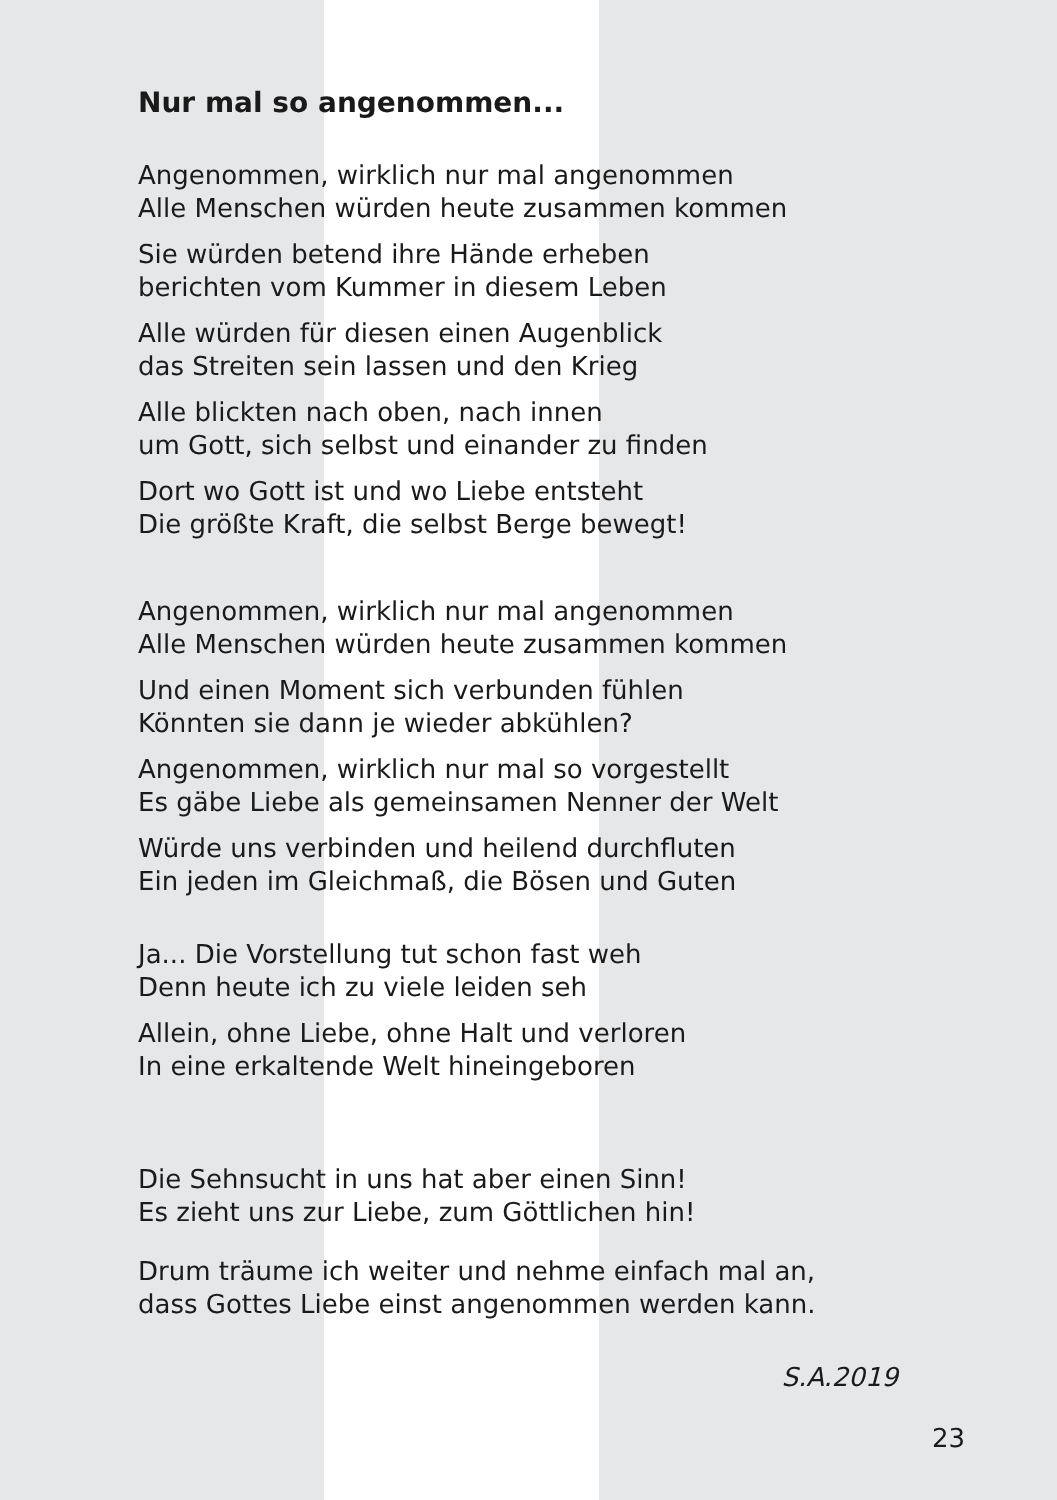Nur mal so angenommen...
Angenommen, wirklich nur mal angenommen
Alle Menschen würden heute zusammen kommen
Sie würden betend ihre Hände erheben
berichten vom Kummer in diesem Leben
Alle würden für diesen einen Augenblick
das Streiten sein lassen und den Krieg
Alle blickten nach oben, nach innen
um Gott, sich selbst und einander zu finden
Dort wo Gott ist und wo Liebe entsteht
Die größte Kraft, die selbst Berge bewegt!
Angenommen, wirklich nur mal angenommen
Alle Menschen würden heute zusammen kommen
Und einen Moment sich verbunden fühlen
Könnten sie dann je wieder abkühlen?
Angenommen, wirklich nur mal so vorgestellt
Es gäbe Liebe als gemeinsamen Nenner der Welt
Würde uns verbinden und heilend durchfluten
Ein jeden im Gleichmaß, die Bösen und Guten
Ja... Die Vorstellung tut schon fast weh
Denn heute ich zu viele leiden seh
Allein, ohne Liebe, ohne Halt und verloren
In eine erkaltende Welt hineingeboren
Die Sehnsucht in uns hat aber einen Sinn!
Es zieht uns zur Liebe, zum Göttlichen hin!
Drum träume ich weiter und nehme einfach mal an,
dass Gottes Liebe einst angenommen werden kann.
S.A.2019
23